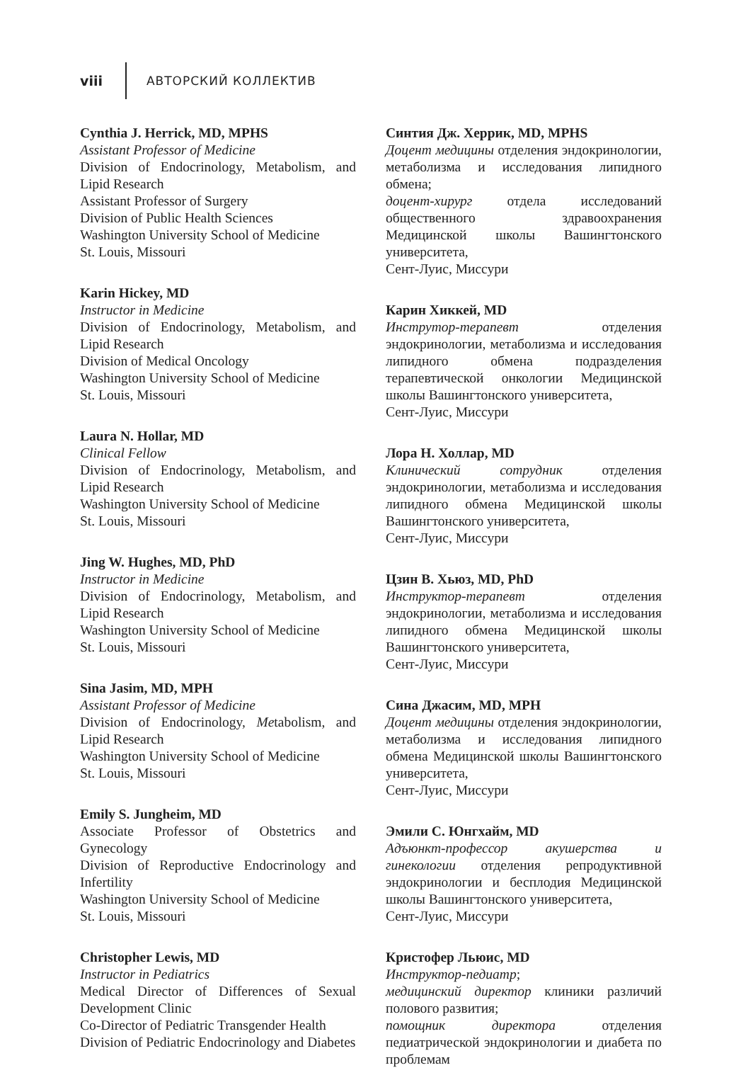viii АВТОРСКИЙ КОЛЛЕКТИВ
Cynthia J. Herrick, MD, MPHS
Assistant Professor of Medicine
Division of Endocrinology, Metabolism, and Lipid Research
Assistant Professor of Surgery
Division of Public Health Sciences
Washington University School of Medicine
St. Louis, Missouri
Karin Hickey, MD
Instructor in Medicine
Division of Endocrinology, Metabolism, and Lipid Research
Division of Medical Oncology
Washington University School of Medicine
St. Louis, Missouri
Laura N. Hollar, MD
Clinical Fellow
Division of Endocrinology, Metabolism, and Lipid Research
Washington University School of Medicine
St. Louis, Missouri
Jing W. Hughes, MD, PhD
Instructor in Medicine
Division of Endocrinology, Metabolism, and Lipid Research
Washington University School of Medicine
St. Louis, Missouri
Sina Jasim, MD, MPH
Assistant Professor of Medicine
Division of Endocrinology, Metabolism, and Lipid Research
Washington University School of Medicine
St. Louis, Missouri
Emily S. Jungheim, MD
Associate Professor of Obstetrics and Gynecology
Division of Reproductive Endocrinology and Infertility
Washington University School of Medicine
St. Louis, Missouri
Christopher Lewis, MD
Instructor in Pediatrics
Medical Director of Differences of Sexual Development Clinic
Co-Director of Pediatric Transgender Health
Division of Pediatric Endocrinology and Diabetes
Синтия Дж. Херрик, MD, MPHS
Доцент медицины отделения эндокринологии, метаболизма и исследования липидного обмена;
доцент-хирург отдела исследований общественного здравоохранения Медицинской школы Вашингтонского университета,
Сент-Луис, Миссури
Карин Хиккей, MD
Инструтор-терапевт отделения эндокринологии, метаболизма и исследования липидного обмена подразделения терапевтической онкологии Медицинской школы Вашингтонского университета,
Сент-Луис, Миссури
Лора Н. Холлар, MD
Клинический сотрудник отделения эндокринологии, метаболизма и исследования липидного обмена Медицинской школы Вашингтонского университета,
Сент-Луис, Миссури
Цзин В. Хьюз, MD, PhD
Инструктор-терапевт отделения эндокринологии, метаболизма и исследования липидного обмена Медицинской школы Вашингтонского университета,
Сент-Луис, Миссури
Сина Джасим, MD, MPH
Доцент медицины отделения эндокринологии, метаболизма и исследования липидного обмена Медицинской школы Вашингтонского университета,
Сент-Луис, Миссури
Эмили С. Юнгхайм, MD
Адъюнкт-профессор акушерства и гинекологии отделения репродуктивной эндокринологии и бесплодия Медицинской школы Вашингтонского университета,
Сент-Луис, Миссури
Кристофер Льюис, MD
Инструктор-педиатр;
медицинский директор клиники различий полового развития;
помощник директора отделения педиатрической эндокринологии и диабета по проблемам